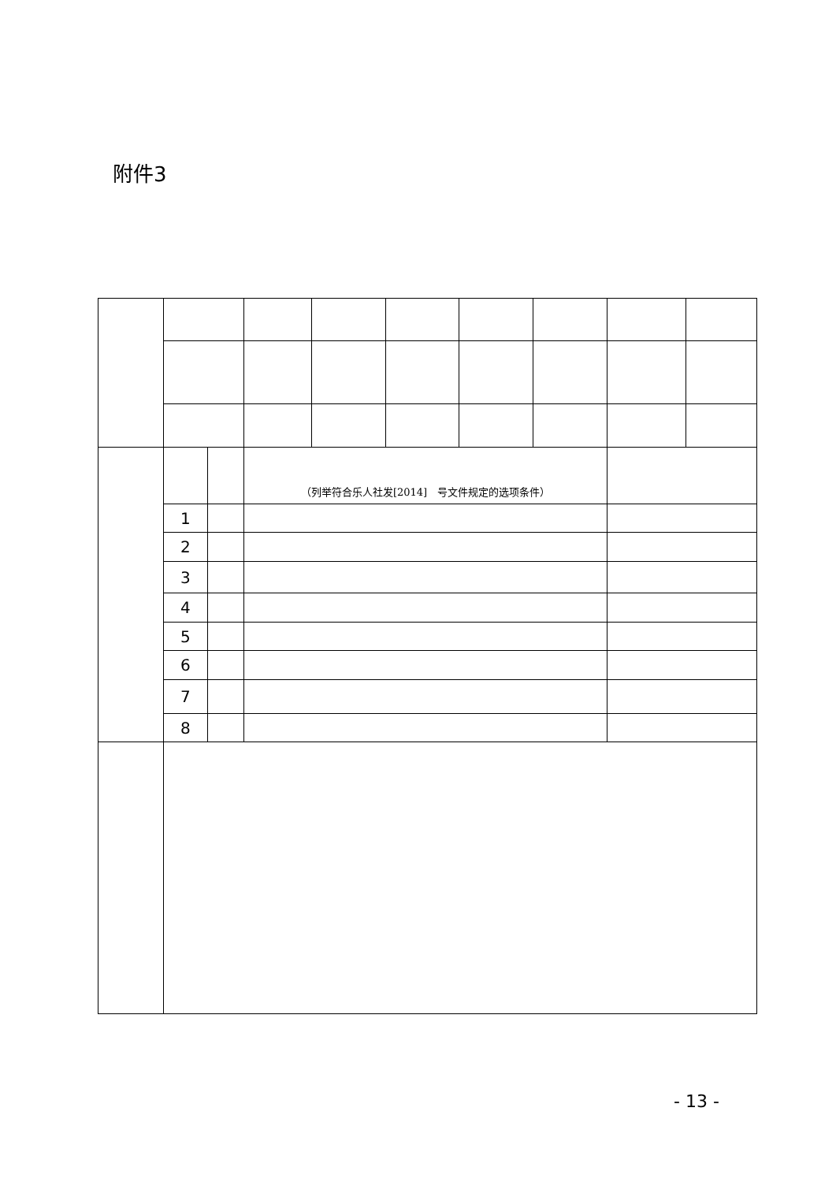附件3
| | | | （列举符合乐人社发[2014] 号文件规定的选项条件） | | | | | | |
| | 1 | | | | | | | | |
| | 2 | | | | | | | | |
| | 3 | | | | | | | | |
| | 4 | | | | | | | | |
| | 5 | | | | | | | | |
| | 6 | | | | | | | | |
| | 7 | | | | | | | | |
| | 8 | | | | | | | | |
- 13 -